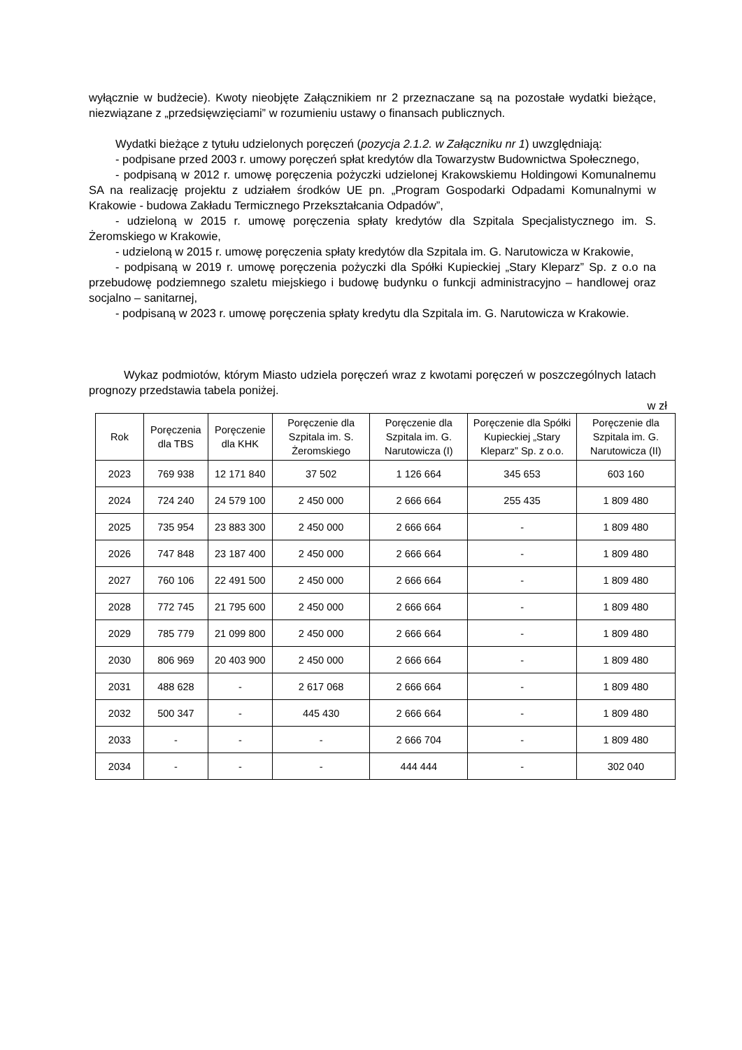wyłącznie w budżecie). Kwoty nieobjęte Załącznikiem nr 2 przeznaczane są na pozostałe wydatki bieżące, niezwiązane z „przedsięwzięciami” w rozumieniu ustawy o finansach publicznych.
Wydatki bieżące z tytułu udzielonych poręczeń (pozycja 2.1.2. w Załączniku nr 1) uwzględniają:
- podpisane przed 2003 r. umowy poręczeń spłat kredytów dla Towarzystw Budownictwa Społecznego,
- podpisaną w 2012 r. umowę poręczenia pożyczki udzielonej Krakowskiemu Holdingowi Komunalnemu SA na realizację projektu z udziałem środków UE pn. „Program Gospodarki Odpadami Komunalnymi w Krakowie - budowa Zakładu Termicznego Przekształcania Odpadów”,
- udzieloną w 2015 r. umowę poręczenia spłaty kredytów dla Szpitala Specjalistycznego im. S. Żeromskiego w Krakowie,
- udzieloną w 2015 r. umowę poręczenia spłaty kredytów dla Szpitala im. G. Narutowicza w Krakowie,
- podpisaną w 2019 r. umowę poręczenia pożyczki dla Spółki Kupieckiej „Stary Kleparz” Sp. z o.o na przebudowę podziemnego szaletu miejskiego i budowę budynku o funkcji administracyjno – handlowej oraz socjalno – sanitarnej,
- podpisaną w 2023 r. umowę poręczenia spłaty kredytu dla Szpitala im. G. Narutowicza w Krakowie.
Wykaz podmiotów, którym Miasto udziela poręczeń wraz z kwotami poręczeń w poszczególnych latach prognozy przedstawia tabela poniżej.
w zł
| Rok | Poręczenia dla TBS | Poręczenie dla KHK | Poręczenie dla Szpitala im. S. Żeromskiego | Poręczenie dla Szpitala im. G. Narutowicza (I) | Poręczenie dla Spółki Kupieckiej „Stary Kleparz” Sp. z o.o. | Poręczenie dla Szpitala im. G. Narutowicza (II) |
| --- | --- | --- | --- | --- | --- | --- |
| 2023 | 769 938 | 12 171 840 | 37 502 | 1 126 664 | 345 653 | 603 160 |
| 2024 | 724 240 | 24 579 100 | 2 450 000 | 2 666 664 | 255 435 | 1 809 480 |
| 2025 | 735 954 | 23 883 300 | 2 450 000 | 2 666 664 | - | 1 809 480 |
| 2026 | 747 848 | 23 187 400 | 2 450 000 | 2 666 664 | - | 1 809 480 |
| 2027 | 760 106 | 22 491 500 | 2 450 000 | 2 666 664 | - | 1 809 480 |
| 2028 | 772 745 | 21 795 600 | 2 450 000 | 2 666 664 | - | 1 809 480 |
| 2029 | 785 779 | 21 099 800 | 2 450 000 | 2 666 664 | - | 1 809 480 |
| 2030 | 806 969 | 20 403 900 | 2 450 000 | 2 666 664 | - | 1 809 480 |
| 2031 | 488 628 | - | 2 617 068 | 2 666 664 | - | 1 809 480 |
| 2032 | 500 347 | - | 445 430 | 2 666 664 | - | 1 809 480 |
| 2033 | - | - | - | 2 666 704 | - | 1 809 480 |
| 2034 | - | - | - | 444 444 | - | 302 040 |